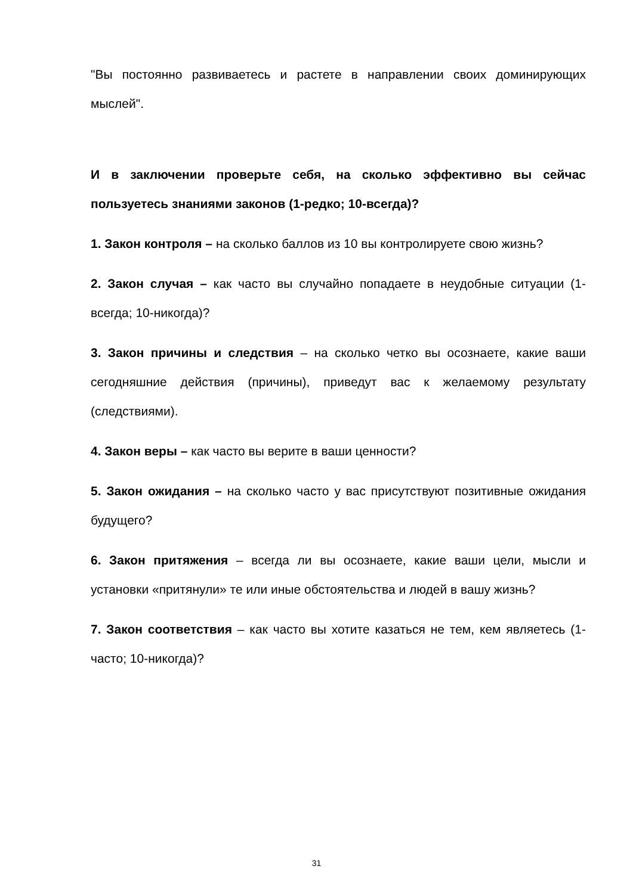"Вы постоянно развиваетесь и растете в направлении своих доминирующих мыслей".
И в заключении проверьте себя, на сколько эффективно вы сейчас пользуетесь знаниями законов (1-редко; 10-всегда)?
1. Закон контроля – на сколько баллов из 10 вы контролируете свою жизнь?
2. Закон случая – как часто вы случайно попадаете в неудобные ситуации (1-всегда; 10-никогда)?
3. Закон причины и следствия – на сколько четко вы осознаете, какие ваши сегодняшние действия (причины), приведут вас к желаемому результату (следствиями).
4. Закон веры – как часто вы верите в ваши ценности?
5. Закон ожидания – на сколько часто у вас присутствуют позитивные ожидания будущего?
6. Закон притяжения – всегда ли вы осознаете, какие ваши цели, мысли и установки «притянули» те или иные обстоятельства и людей в вашу жизнь?
7. Закон соответствия – как часто вы хотите казаться не тем, кем являетесь (1-часто; 10-никогда)?
31